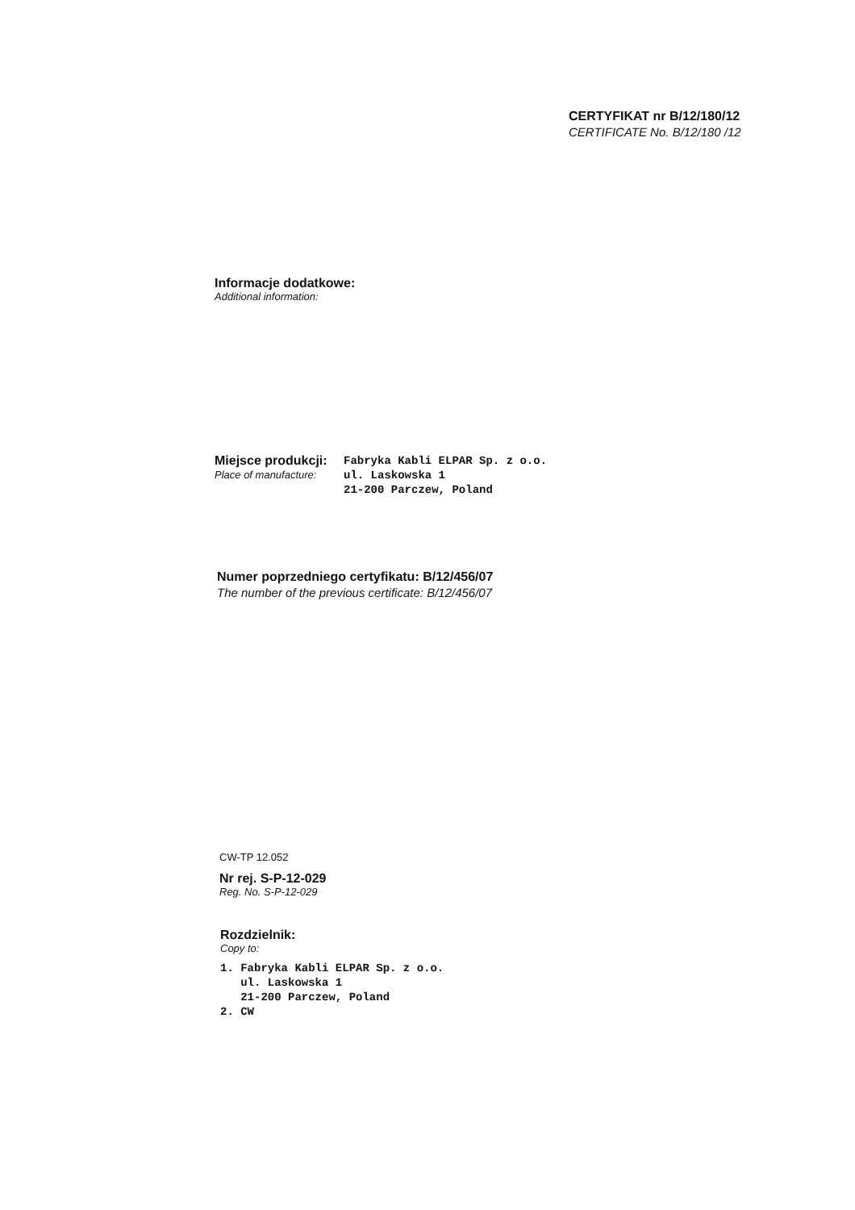CERTYFIKAT nr B/12/180/12
CERTIFICATE No. B/12/180 /12
Informacje dodatkowe:
Additional information:
| Miejsce produkcji: | Fabryka Kabli ELPAR Sp. z o.o. |
| Place of manufacture: | ul. Laskowska 1 |
| | 21-200 Parczew, Poland |
Numer poprzedniego certyfikatu: B/12/456/07
The number of the previous certificate: B/12/456/07
CW-TP 12.052
Nr rej. S-P-12-029
Reg. No. S-P-12-029
Rozdzielnik:
Copy to:
1. Fabryka Kabli ELPAR Sp. z o.o. ul. Laskowska 1 21-200 Parczew, Poland 2. CW